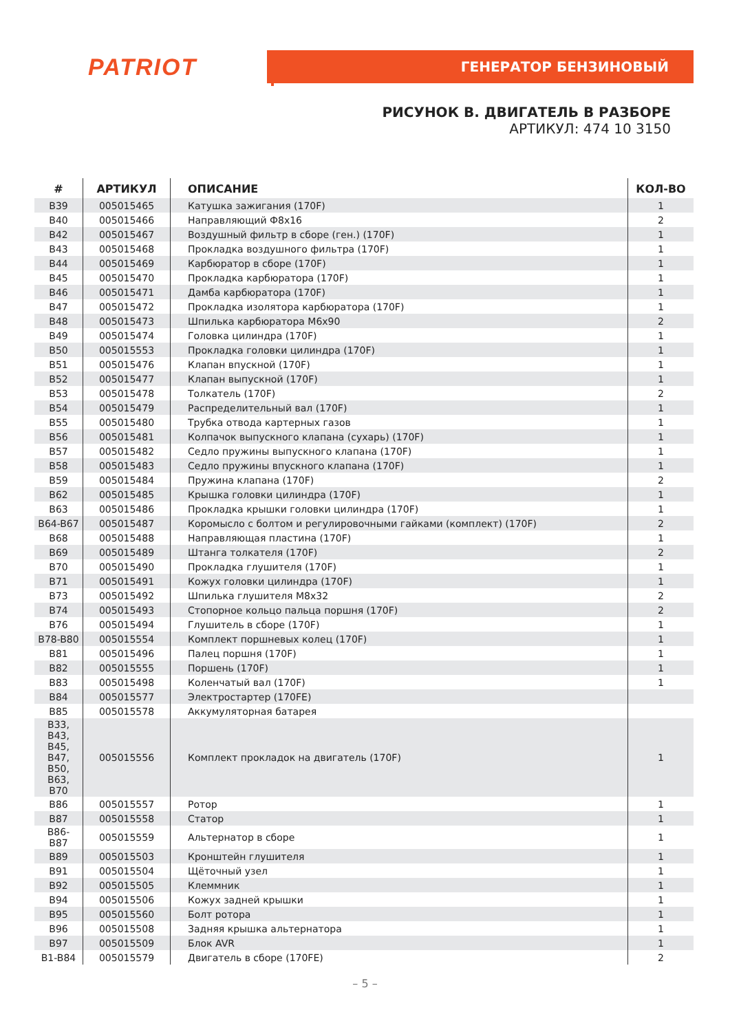PATRIOT ГЕНЕРАТОР БЕНЗИНОВЫЙ
РИСУНОК B. ДВИГАТЕЛЬ В РАЗБОРЕ
АРТИКУЛ: 474 10 3150
| # | АРТИКУЛ | ОПИСАНИЕ | КОЛ-ВО |
| --- | --- | --- | --- |
| B39 | 005015465 | Катушка зажигания (170F) | 1 |
| B40 | 005015466 | Направляющий Ф8x16 | 2 |
| B42 | 005015467 | Воздушный фильтр в сборе (ген.) (170F) | 1 |
| B43 | 005015468 | Прокладка воздушного фильтра (170F) | 1 |
| B44 | 005015469 | Карбюратор в сборе (170F) | 1 |
| B45 | 005015470 | Прокладка карбюратора (170F) | 1 |
| B46 | 005015471 | Дамба карбюратора (170F) | 1 |
| B47 | 005015472 | Прокладка изолятора карбюратора (170F) | 1 |
| B48 | 005015473 | Шпилька карбюратора M6x90 | 2 |
| B49 | 005015474 | Головка цилиндра (170F) | 1 |
| B50 | 005015553 | Прокладка головки цилиндра (170F) | 1 |
| B51 | 005015476 | Клапан впускной (170F) | 1 |
| B52 | 005015477 | Клапан выпускной (170F) | 1 |
| B53 | 005015478 | Толкатель (170F) | 2 |
| B54 | 005015479 | Распределительный вал (170F) | 1 |
| B55 | 005015480 | Трубка отвода картерных газов | 1 |
| B56 | 005015481 | Колпачок выпускного клапана (сухарь) (170F) | 1 |
| B57 | 005015482 | Седло пружины выпускного клапана (170F) | 1 |
| B58 | 005015483 | Седло пружины впускного клапана (170F) | 1 |
| B59 | 005015484 | Пружина клапана (170F) | 2 |
| B62 | 005015485 | Крышка головки цилиндра (170F) | 1 |
| B63 | 005015486 | Прокладка крышки головки цилиндра (170F) | 1 |
| B64-B67 | 005015487 | Коромысло с болтом и регулировочными гайками (комплект) (170F) | 2 |
| B68 | 005015488 | Направляющая пластина (170F) | 1 |
| B69 | 005015489 | Штанга толкателя (170F) | 2 |
| B70 | 005015490 | Прокладка глушителя (170F) | 1 |
| B71 | 005015491 | Кожух головки цилиндра (170F) | 1 |
| B73 | 005015492 | Шпилька глушителя M8x32 | 2 |
| B74 | 005015493 | Стопорное кольцо пальца поршня (170F) | 2 |
| B76 | 005015494 | Глушитель в сборе (170F) | 1 |
| B78-B80 | 005015554 | Комплект поршневых колец (170F) | 1 |
| B81 | 005015496 | Палец поршня (170F) | 1 |
| B82 | 005015555 | Поршень (170F) | 1 |
| B83 | 005015498 | Коленчатый вал (170F) | 1 |
| B84 | 005015577 | Электростартер (170FE) | |
| B85 | 005015578 | Аккумуляторная батарея | |
| B33, B43, B45, B47, B50, B63, B70 | 005015556 | Комплект прокладок на двигатель (170F) | 1 |
| B86 | 005015557 | Ротор | 1 |
| B87 | 005015558 | Статор | 1 |
| B86- B87 | 005015559 | Альтернатор в сборе | 1 |
| B89 | 005015503 | Кронштейн глушителя | 1 |
| B91 | 005015504 | Щёточный узел | 1 |
| B92 | 005015505 | Клеммник | 1 |
| B94 | 005015506 | Кожух задней крышки | 1 |
| B95 | 005015560 | Болт ротора | 1 |
| B96 | 005015508 | Задняя крышка альтернатора | 1 |
| B97 | 005015509 | Блок AVR | 1 |
| B1-B84 | 005015579 | Двигатель в сборе (170FE) | 2 |
– 5 –